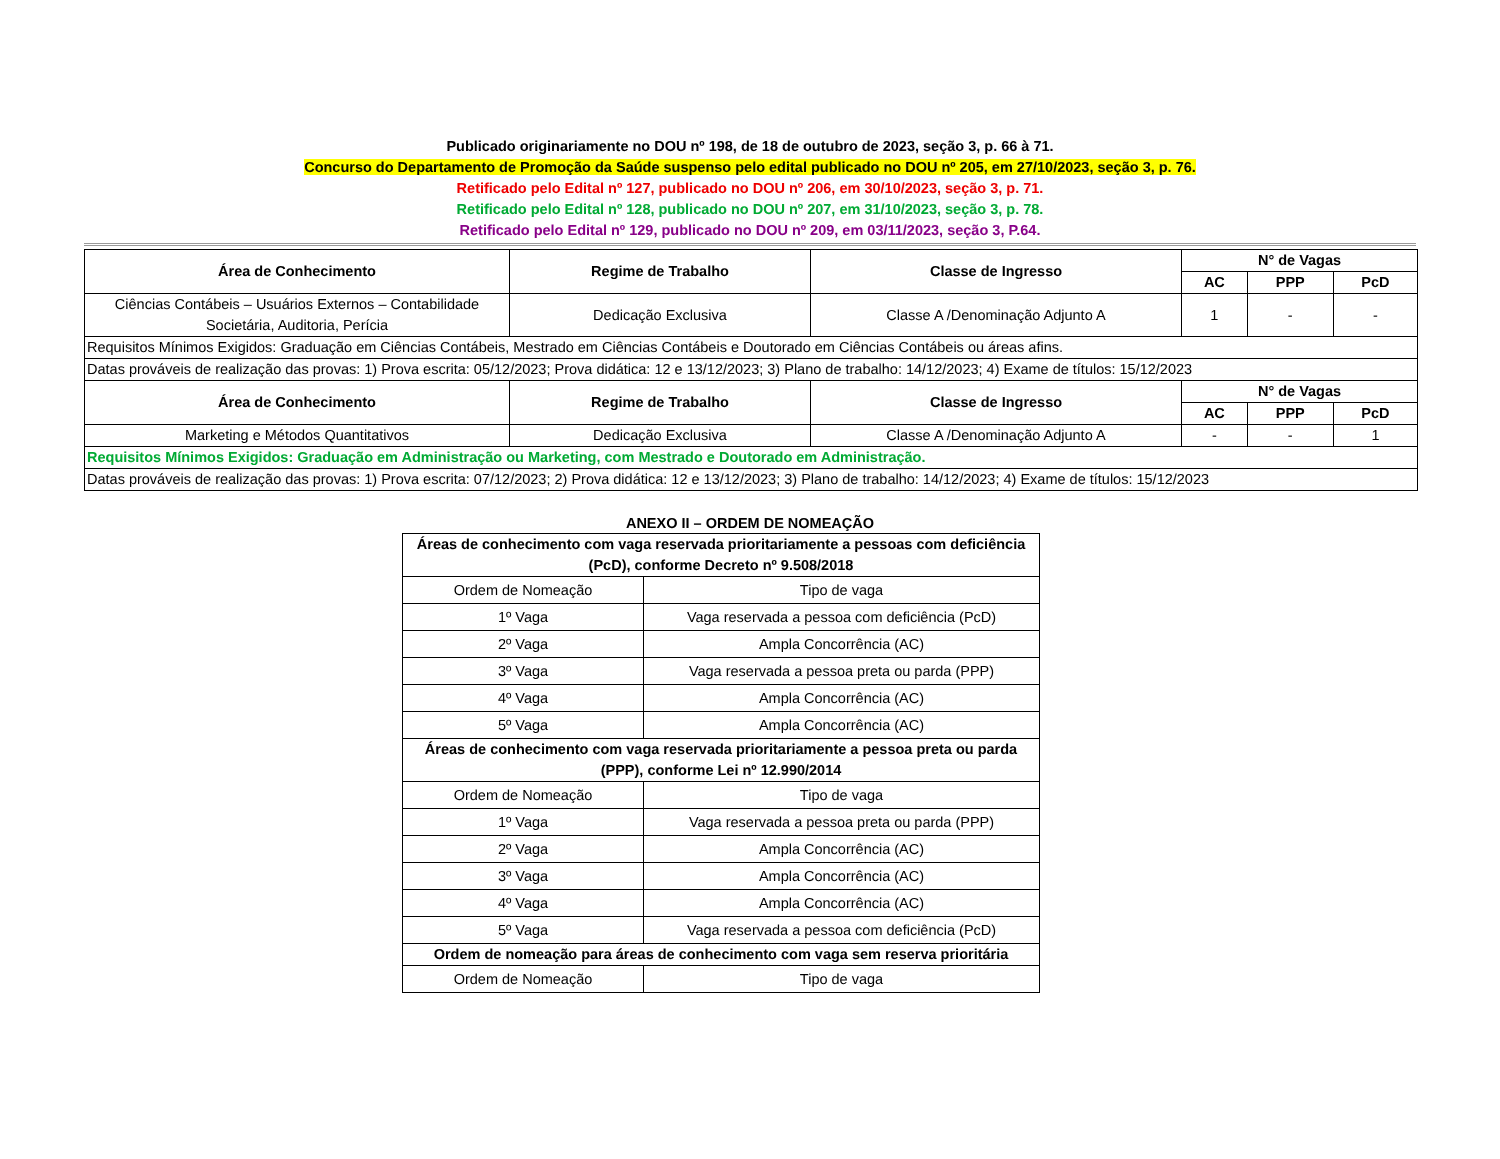Publicado originariamente no DOU nº 198, de 18 de outubro de 2023, seção 3, p. 66 à 71.
Concurso do Departamento de Promoção da Saúde suspenso pelo edital publicado no DOU nº 205, em 27/10/2023, seção 3, p. 76.
Retificado pelo Edital nº 127, publicado no DOU nº 206, em 30/10/2023, seção 3, p. 71.
Retificado pelo Edital nº 128, publicado no DOU nº 207, em 31/10/2023, seção 3, p. 78.
Retificado pelo Edital nº 129, publicado no DOU nº 209, em 03/11/2023, seção 3, P.64.
| Área de Conhecimento | Regime de Trabalho | Classe de Ingresso | N° de Vagas | | |
| --- | --- | --- | --- | --- | --- |
| | | | AC | PPP | PcD |
| Ciências Contábeis – Usuários Externos – Contabilidade Societária, Auditoria, Perícia | Dedicação Exclusiva | Classe A /Denominação Adjunto A | 1 | - | - |
| Requisitos Mínimos Exigidos: Graduação em Ciências Contábeis, Mestrado em Ciências Contábeis e Doutorado em Ciências Contábeis ou áreas afins. | | | | | |
| Datas prováveis de realização das provas: 1) Prova escrita: 05/12/2023; Prova didática: 12 e 13/12/2023; 3) Plano de trabalho: 14/12/2023; 4) Exame de títulos: 15/12/2023 | | | | | |
| Área de Conhecimento | Regime de Trabalho | Classe de Ingresso | N° de Vagas | | |
| | | | AC | PPP | PcD |
| Marketing e Métodos Quantitativos | Dedicação Exclusiva | Classe A /Denominação Adjunto A | - | - | 1 |
| Requisitos Mínimos Exigidos: Graduação em Administração ou Marketing, com Mestrado e Doutorado em Administração. | | | | | |
| Datas prováveis de realização das provas: 1) Prova escrita: 07/12/2023; 2) Prova didática: 12 e 13/12/2023; 3) Plano de trabalho: 14/12/2023; 4) Exame de títulos: 15/12/2023 | | | | | |
ANEXO II – ORDEM DE NOMEAÇÃO
| Áreas de conhecimento com vaga reservada prioritariamente a pessoas com deficiência (PcD), conforme Decreto nº 9.508/2018 | |
| --- | --- |
| Ordem de Nomeação | Tipo de vaga |
| 1º Vaga | Vaga reservada a pessoa com deficiência (PcD) |
| 2º Vaga | Ampla Concorrência (AC) |
| 3º Vaga | Vaga reservada a pessoa preta ou parda (PPP) |
| 4º Vaga | Ampla Concorrência (AC) |
| 5º Vaga | Ampla Concorrência (AC) |
| Áreas de conhecimento com vaga reservada prioritariamente a pessoa preta ou parda (PPP), conforme Lei nº 12.990/2014 | |
| Ordem de Nomeação | Tipo de vaga |
| 1º Vaga | Vaga reservada a pessoa preta ou parda (PPP) |
| 2º Vaga | Ampla Concorrência (AC) |
| 3º Vaga | Ampla Concorrência (AC) |
| 4º Vaga | Ampla Concorrência (AC) |
| 5º Vaga | Vaga reservada a pessoa com deficiência (PcD) |
| Ordem de nomeação para áreas de conhecimento com vaga sem reserva prioritária | |
| Ordem de Nomeação | Tipo de vaga |